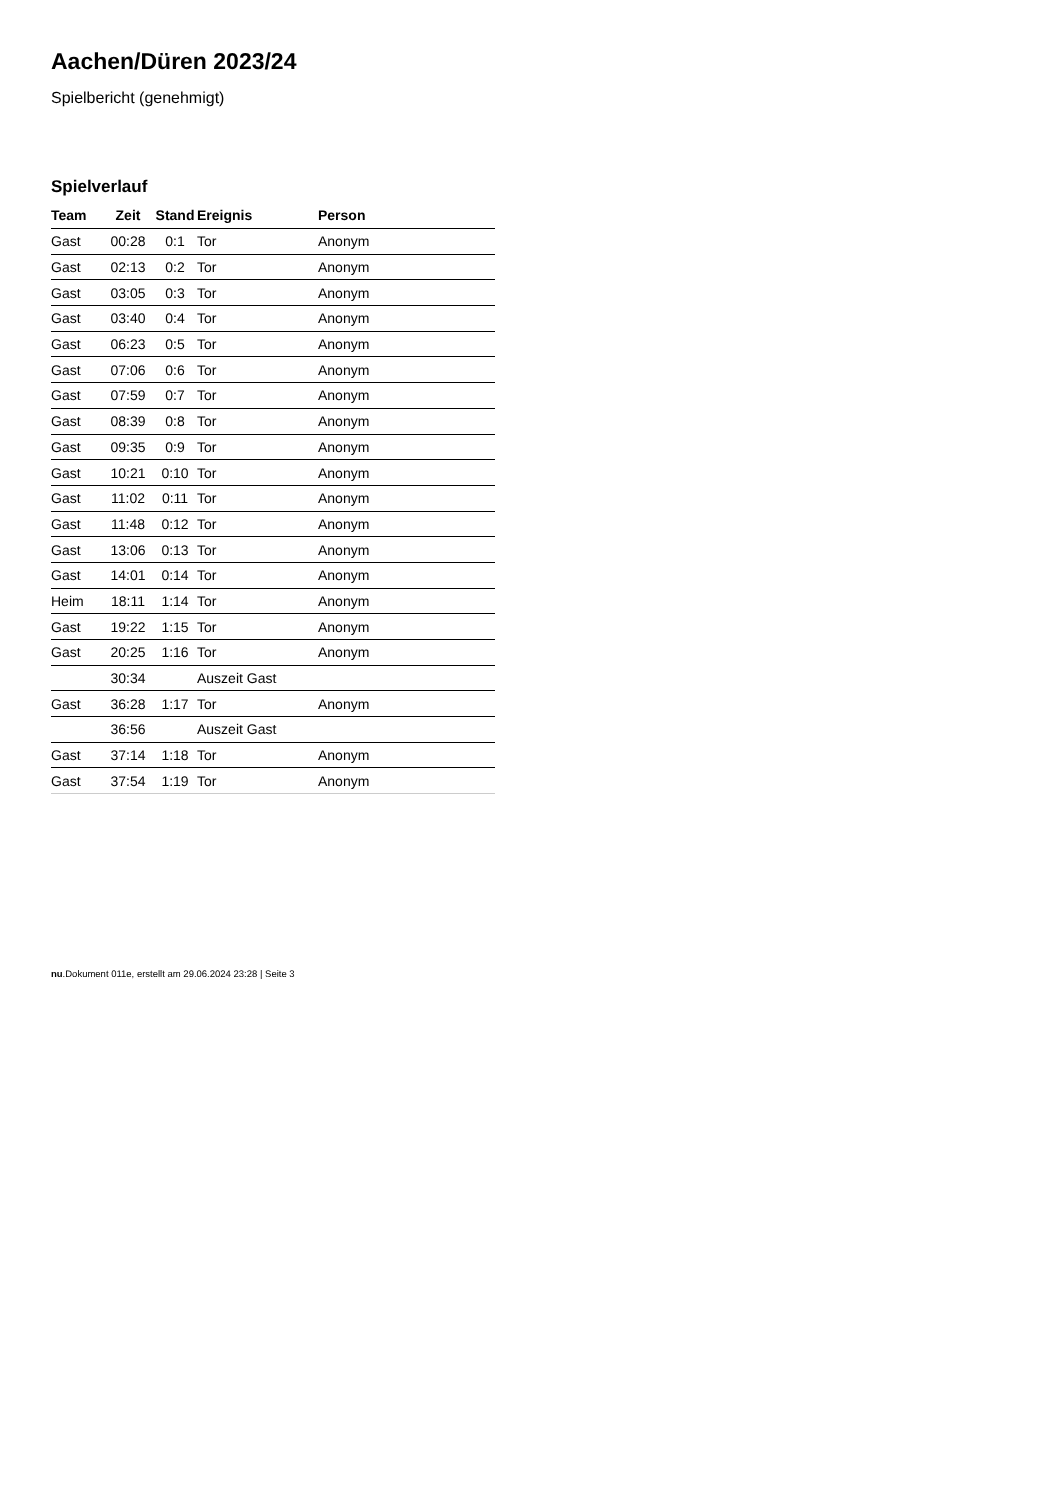Aachen/Düren 2023/24
Spielbericht (genehmigt)
Spielverlauf
| Team | Zeit | Stand | Ereignis | Person |
| --- | --- | --- | --- | --- |
| Gast | 00:28 | 0:1 | Tor | Anonym |
| Gast | 02:13 | 0:2 | Tor | Anonym |
| Gast | 03:05 | 0:3 | Tor | Anonym |
| Gast | 03:40 | 0:4 | Tor | Anonym |
| Gast | 06:23 | 0:5 | Tor | Anonym |
| Gast | 07:06 | 0:6 | Tor | Anonym |
| Gast | 07:59 | 0:7 | Tor | Anonym |
| Gast | 08:39 | 0:8 | Tor | Anonym |
| Gast | 09:35 | 0:9 | Tor | Anonym |
| Gast | 10:21 | 0:10 | Tor | Anonym |
| Gast | 11:02 | 0:11 | Tor | Anonym |
| Gast | 11:48 | 0:12 | Tor | Anonym |
| Gast | 13:06 | 0:13 | Tor | Anonym |
| Gast | 14:01 | 0:14 | Tor | Anonym |
| Heim | 18:11 | 1:14 | Tor | Anonym |
| Gast | 19:22 | 1:15 | Tor | Anonym |
| Gast | 20:25 | 1:16 | Tor | Anonym |
| | 30:34 | | Auszeit Gast | |
| Gast | 36:28 | 1:17 | Tor | Anonym |
| | 36:56 | | Auszeit Gast | |
| Gast | 37:14 | 1:18 | Tor | Anonym |
| Gast | 37:54 | 1:19 | Tor | Anonym |
nu.Dokument 011e, erstellt am 29.06.2024 23:28 | Seite 3